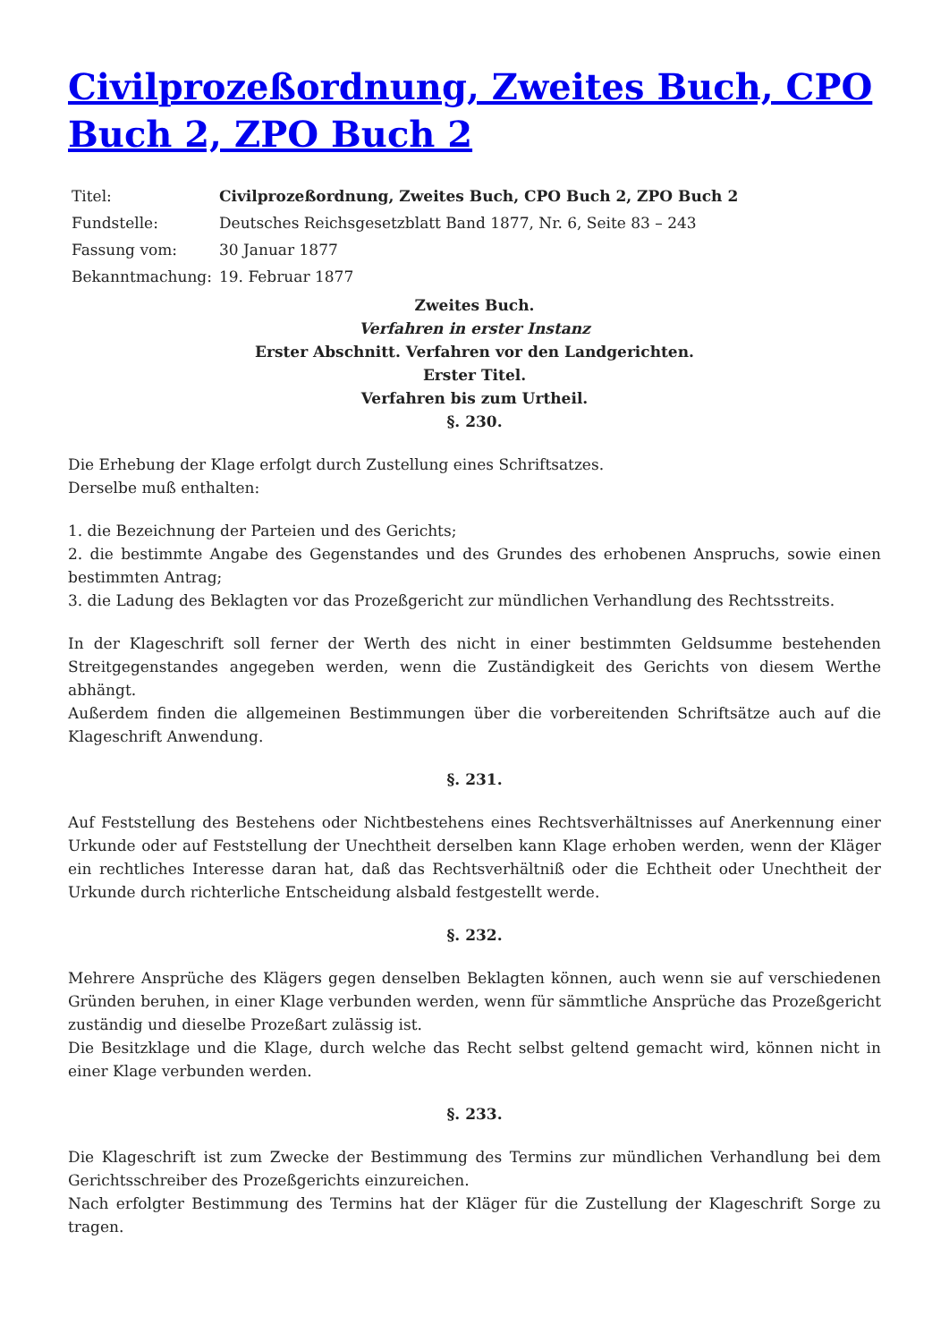Civilprozeßordnung, Zweites Buch, CPO Buch 2, ZPO Buch 2
| Titel: | Civilprozeßordnung, Zweites Buch, CPO Buch 2, ZPO Buch 2 |
| Fundstelle: | Deutsches Reichsgesetzblatt Band 1877, Nr. 6, Seite 83 – 243 |
| Fassung vom: | 30 Januar 1877 |
| Bekanntmachung: | 19. Februar 1877 |
Zweites Buch.
Verfahren in erster Instanz
Erster Abschnitt. Verfahren vor den Landgerichten.
Erster Titel.
Verfahren bis zum Urtheil.
§. 230.
Die Erhebung der Klage erfolgt durch Zustellung eines Schriftsatzes.
Derselbe muß enthalten:
1. die Bezeichnung der Parteien und des Gerichts;
2. die bestimmte Angabe des Gegenstandes und des Grundes des erhobenen Anspruchs, sowie einen bestimmten Antrag;
3. die Ladung des Beklagten vor das Prozeßgericht zur mündlichen Verhandlung des Rechtsstreits.
In der Klageschrift soll ferner der Werth des nicht in einer bestimmten Geldsumme bestehenden Streitgegenstandes angegeben werden, wenn die Zuständigkeit des Gerichts von diesem Werthe abhängt.
Außerdem finden die allgemeinen Bestimmungen über die vorbereitenden Schriftsätze auch auf die Klageschrift Anwendung.
§. 231.
Auf Feststellung des Bestehens oder Nichtbestehens eines Rechtsverhältnisses auf Anerkennung einer Urkunde oder auf Feststellung der Unechtheit derselben kann Klage erhoben werden, wenn der Kläger ein rechtliches Interesse daran hat, daß das Rechtsverhältniß oder die Echtheit oder Unechtheit der Urkunde durch richterliche Entscheidung alsbald festgestellt werde.
§. 232.
Mehrere Ansprüche des Klägers gegen denselben Beklagten können, auch wenn sie auf verschiedenen Gründen beruhen, in einer Klage verbunden werden, wenn für sämmtliche Ansprüche das Prozeßgericht zuständig und dieselbe Prozeßart zulässig ist.
Die Besitzklage und die Klage, durch welche das Recht selbst geltend gemacht wird, können nicht in einer Klage verbunden werden.
§. 233.
Die Klageschrift ist zum Zwecke der Bestimmung des Termins zur mündlichen Verhandlung bei dem Gerichtsschreiber des Prozeßgerichts einzureichen.
Nach erfolgter Bestimmung des Termins hat der Kläger für die Zustellung der Klageschrift Sorge zu tragen.